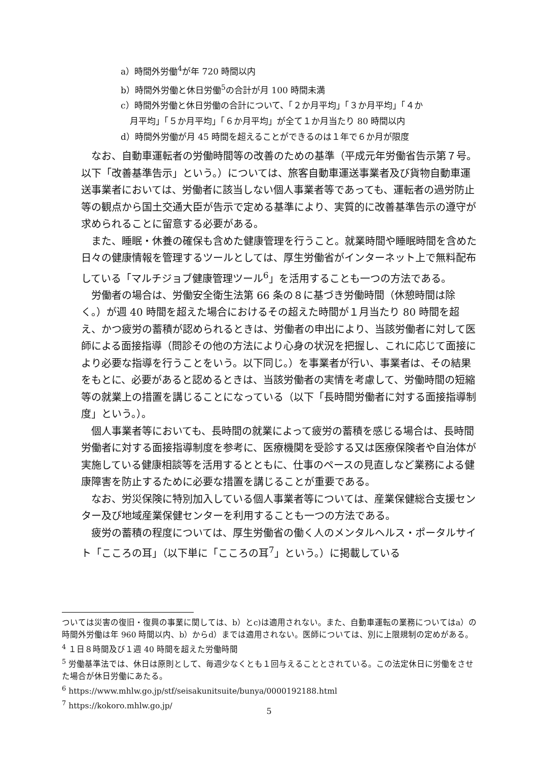a）時間外労働<sup>4</sup>が年 720 時間以内
b）時間外労働と休日労働<sup>5</sup>の合計が月 100 時間未満
c）時間外労働と休日労働の合計について、「２か月平均」「３か月平均」「４か
月平均」「５か月平均」「６か月平均」が全て１か月当たり 80 時間以内
d）時間外労働が月 45 時間を超えることができるのは１年で６か月が限度
なお、自動車運転者の労働時間等の改善のための基準（平成元年労働省告示第７号。以下「改善基準告示」という。）については、旅客自動車運送事業者及び貨物自動車運送事業者においては、労働者に該当しない個人事業者等であっても、運転者の過労防止等の観点から国土交通大臣が告示で定める基準により、実質的に改善基準告示の遵守が求められることに留意する必要がある。
また、睡眠・休養の確保も含めた健康管理を行うこと。就業時間や睡眠時間を含めた日々の健康情報を管理するツールとしては、厚生労働省がインターネット上で無料配布している「マルチジョブ健康管理ツール<sup>6</sup>」を活用することも一つの方法である。
労働者の場合は、労働安全衛生法第 66 条の８に基づき労働時間（休憩時間は除く。）が週 40 時間を超えた場合におけるその超えた時間が１月当たり 80 時間を超え、かつ疲労の蓄積が認められるときは、労働者の申出により、当該労働者に対して医師による面接指導（問診その他の方法により心身の状況を把握し、これに応じて面接により必要な指導を行うことをいう。以下同じ。）を事業者が行い、事業者は、その結果をもとに、必要があると認めるときは、当該労働者の実情を考慮して、労働時間の短縮等の就業上の措置を講じることになっている（以下「長時間労働者に対する面接指導制度」という。）。
個人事業者等においても、長時間の就業によって疲労の蓄積を感じる場合は、長時間労働者に対する面接指導制度を参考に、医療機関を受診する又は医療保険者や自治体が実施している健康相談等を活用するとともに、仕事のペースの見直しなど業務による健康障害を防止するために必要な措置を講じることが重要である。
なお、労災保険に特別加入している個人事業者等については、産業保健総合支援センター及び地域産業保健センターを利用することも一つの方法である。
疲労の蓄積の程度については、厚生労働省の働く人のメンタルヘルス・ポータルサイト「こころの耳」（以下単に「こころの耳<sup>7</sup>」という。）に掲載している
ついては災害の復旧・復興の事業に関しては、b）とc)は適用されない。また、自動車運転の業務についてはa）の時間外労働は年 960 時間以内、b）からd）までは適用されない。医師については、別に上限規制の定めがある。
<sup>4</sup> １日８時間及び１週 40 時間を超えた労働時間
<sup>5</sup> 労働基準法では、休日は原則として、毎週少なくとも１回与えることとされている。この法定休日に労働をさせた場合が休日労働にあたる。
<sup>6</sup> https://www.mhlw.go.jp/stf/seisakunitsuite/bunya/0000192188.html
<sup>7</sup> https://kokoro.mhlw.go.jp/
5